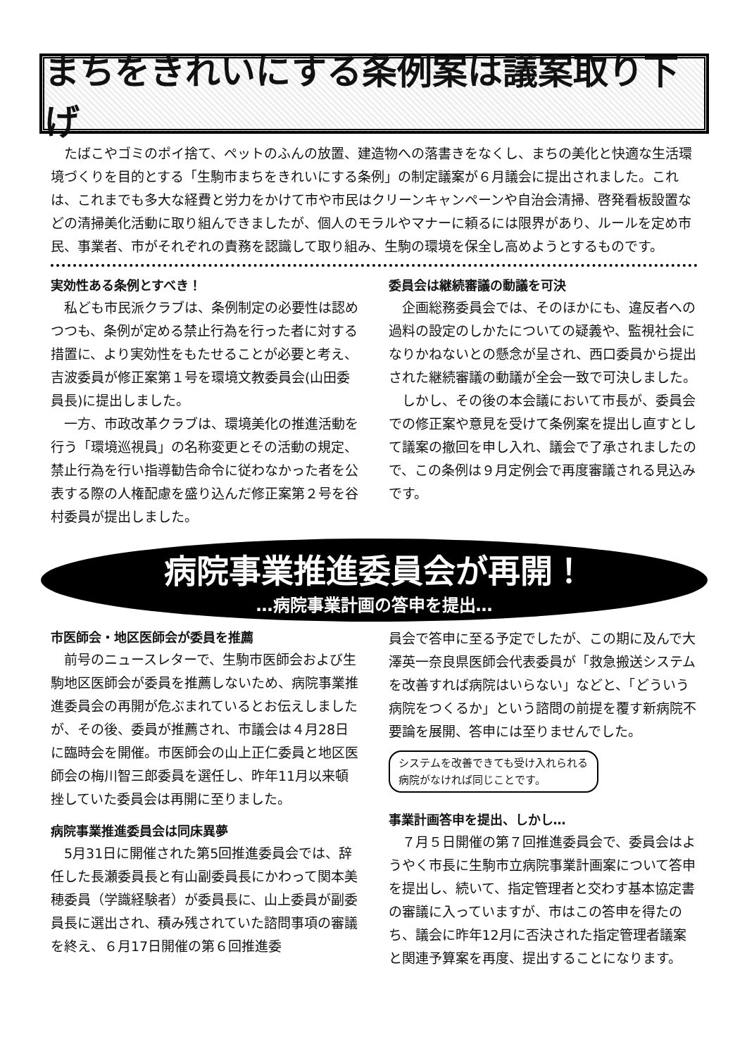まちをきれいにする条例案は議案取り下げ
たばこやゴミのポイ捨て、ペットのふんの放置、建造物への落書きをなくし、まちの美化と快適な生活環境づくりを目的とする「生駒市まちをきれいにする条例」の制定議案が６月議会に提出されました。これは、これまでも多大な経費と労力をかけて市や市民はクリーンキャンペーンや自治会清掃、啓発看板設置などの清掃美化活動に取り組んできましたが、個人のモラルやマナーに頼るには限界があり、ルールを定め市民、事業者、市がそれぞれの責務を認識して取り組み、生駒の環境を保全し高めようとするものです。
実効性ある条例とすべき！
私ども市民派クラブは、条例制定の必要性は認めつつも、条例が定める禁止行為を行った者に対する措置に、より実効性をもたせることが必要と考え、吉波委員が修正案第１号を環境文教委員会(山田委員長)に提出しました。
一方、市政改革クラブは、環境美化の推進活動を行う「環境巡視員」の名称変更とその活動の規定、禁止行為を行い指導勧告命令に従わなかった者を公表する際の人権配慮を盛り込んだ修正案第２号を谷村委員が提出しました。
委員会は継続審議の動議を可決
企画総務委員会では、そのほかにも、違反者への過料の設定のしかたについての疑義や、監視社会になりかねないとの懸念が呈され、西口委員から提出された継続審議の動議が全会一致で可決しました。
しかし、その後の本会議において市長が、委員会での修正案や意見を受けて条例案を提出し直すとして議案の撤回を申し入れ、議会で了承されましたので、この条例は９月定例会で再度審議される見込みです。
病院事業推進委員会が再開！
…病院事業計画の答申を提出…
市医師会・地区医師会が委員を推薦
前号のニュースレターで、生駒市医師会および生駒地区医師会が委員を推薦しないため、病院事業推進委員会の再開が危ぶまれているとお伝えしましたが、その後、委員が推薦され、市議会は４月28日に臨時会を開催。市医師会の山上正仁委員と地区医師会の梅川智三郎委員を選任し、昨年11月以来頓挫していた委員会は再開に至りました。
病院事業推進委員会は同床異夢
5月31日に開催された第5回推進委員会では、辞任した長瀬委員長と有山副委員長にかわって関本美穂委員（学識経験者）が委員長に、山上委員が副委員長に選出され、積み残されていた諮問事項の審議を終え、６月17日開催の第６回推進委
員会で答申に至る予定でしたが、この期に及んで大澤英一奈良県医師会代表委員が「救急搬送システムを改善すれば病院はいらない」などと、「どういう病院をつくるか」という諮問の前提を覆す新病院不要論を展開、答申には至りませんでした。
システムを改善できても受け入れられる病院がなければ同じことです。
事業計画答申を提出、しかし…
７月５日開催の第７回推進委員会で、委員会はようやく市長に生駒市立病院事業計画案について答申を提出し、続いて、指定管理者と交わす基本協定書の審議に入っていますが、市はこの答申を得たのち、議会に昨年12月に否決された指定管理者議案と関連予算案を再度、提出することになります。